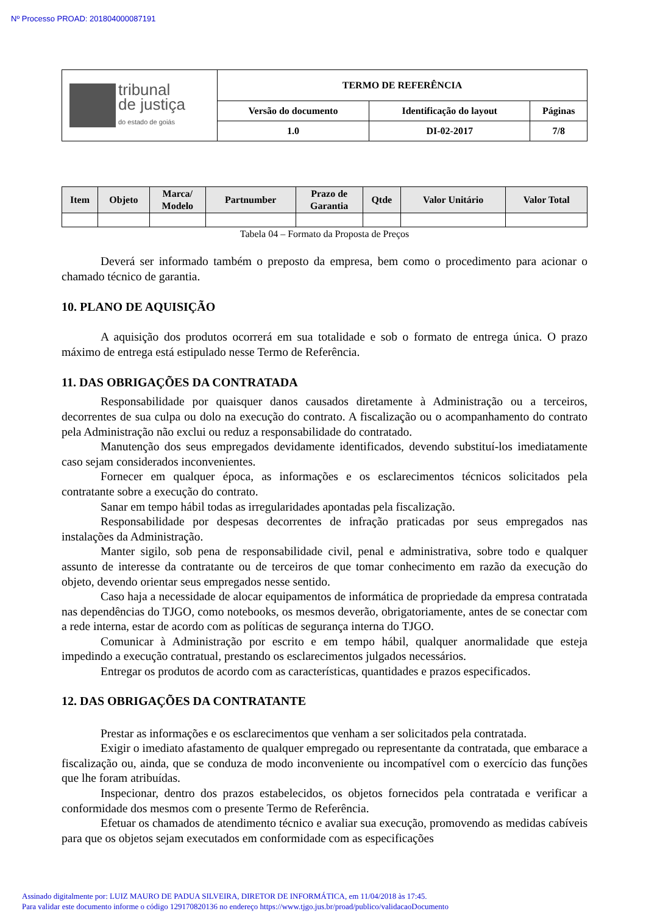Nº Processo PROAD: 201804000087191
| tribunal de justiça do estado de goiás | TERMO DE REFERÊNCIA | | |
| | Versão do documento | Identificação do layout | Páginas |
| | 1.0 | DI-02-2017 | 7/8 |
| Item | Objeto | Marca/ Modelo | Partnumber | Prazo de Garantia | Qtde | Valor Unitário | Valor Total |
| --- | --- | --- | --- | --- | --- | --- | --- |
Tabela 04 – Formato da Proposta de Preços
Deverá ser informado também o preposto da empresa, bem como o procedimento para acionar o chamado técnico de garantia.
10. PLANO DE AQUISIÇÃO
A aquisição dos produtos ocorrerá em sua totalidade e sob o formato de entrega única. O prazo máximo de entrega está estipulado nesse Termo de Referência.
11. DAS OBRIGAÇÕES DA CONTRATADA
Responsabilidade por quaisquer danos causados diretamente à Administração ou a terceiros, decorrentes de sua culpa ou dolo na execução do contrato. A fiscalização ou o acompanhamento do contrato pela Administração não exclui ou reduz a responsabilidade do contratado.
Manutenção dos seus empregados devidamente identificados, devendo substituí-los imediatamente caso sejam considerados inconvenientes.
Fornecer em qualquer época, as informações e os esclarecimentos técnicos solicitados pela contratante sobre a execução do contrato.
Sanar em tempo hábil todas as irregularidades apontadas pela fiscalização.
Responsabilidade por despesas decorrentes de infração praticadas por seus empregados nas instalações da Administração.
Manter sigilo, sob pena de responsabilidade civil, penal e administrativa, sobre todo e qualquer assunto de interesse da contratante ou de terceiros de que tomar conhecimento em razão da execução do objeto, devendo orientar seus empregados nesse sentido.
Caso haja a necessidade de alocar equipamentos de informática de propriedade da empresa contratada nas dependências do TJGO, como notebooks, os mesmos deverão, obrigatoriamente, antes de se conectar com a rede interna, estar de acordo com as políticas de segurança interna do TJGO.
Comunicar à Administração por escrito e em tempo hábil, qualquer anormalidade que esteja impedindo a execução contratual, prestando os esclarecimentos julgados necessários.
Entregar os produtos de acordo com as características, quantidades e prazos especificados.
12. DAS OBRIGAÇÕES DA CONTRATANTE
Prestar as informações e os esclarecimentos que venham a ser solicitados pela contratada.
Exigir o imediato afastamento de qualquer empregado ou representante da contratada, que embarace a fiscalização ou, ainda, que se conduza de modo inconveniente ou incompatível com o exercício das funções que lhe foram atribuídas.
Inspecionar, dentro dos prazos estabelecidos, os objetos fornecidos pela contratada e verificar a conformidade dos mesmos com o presente Termo de Referência.
Efetuar os chamados de atendimento técnico e avaliar sua execução, promovendo as medidas cabíveis para que os objetos sejam executados em conformidade com as especificações
Assinado digitalmente por: LUIZ MAURO DE PADUA SILVEIRA, DIRETOR DE INFORMÁTICA, em 11/04/2018 às 17:45.
Para validar este documento informe o código 129170820136 no endereço https://www.tjgo.jus.br/proad/publico/validacaoDocumento